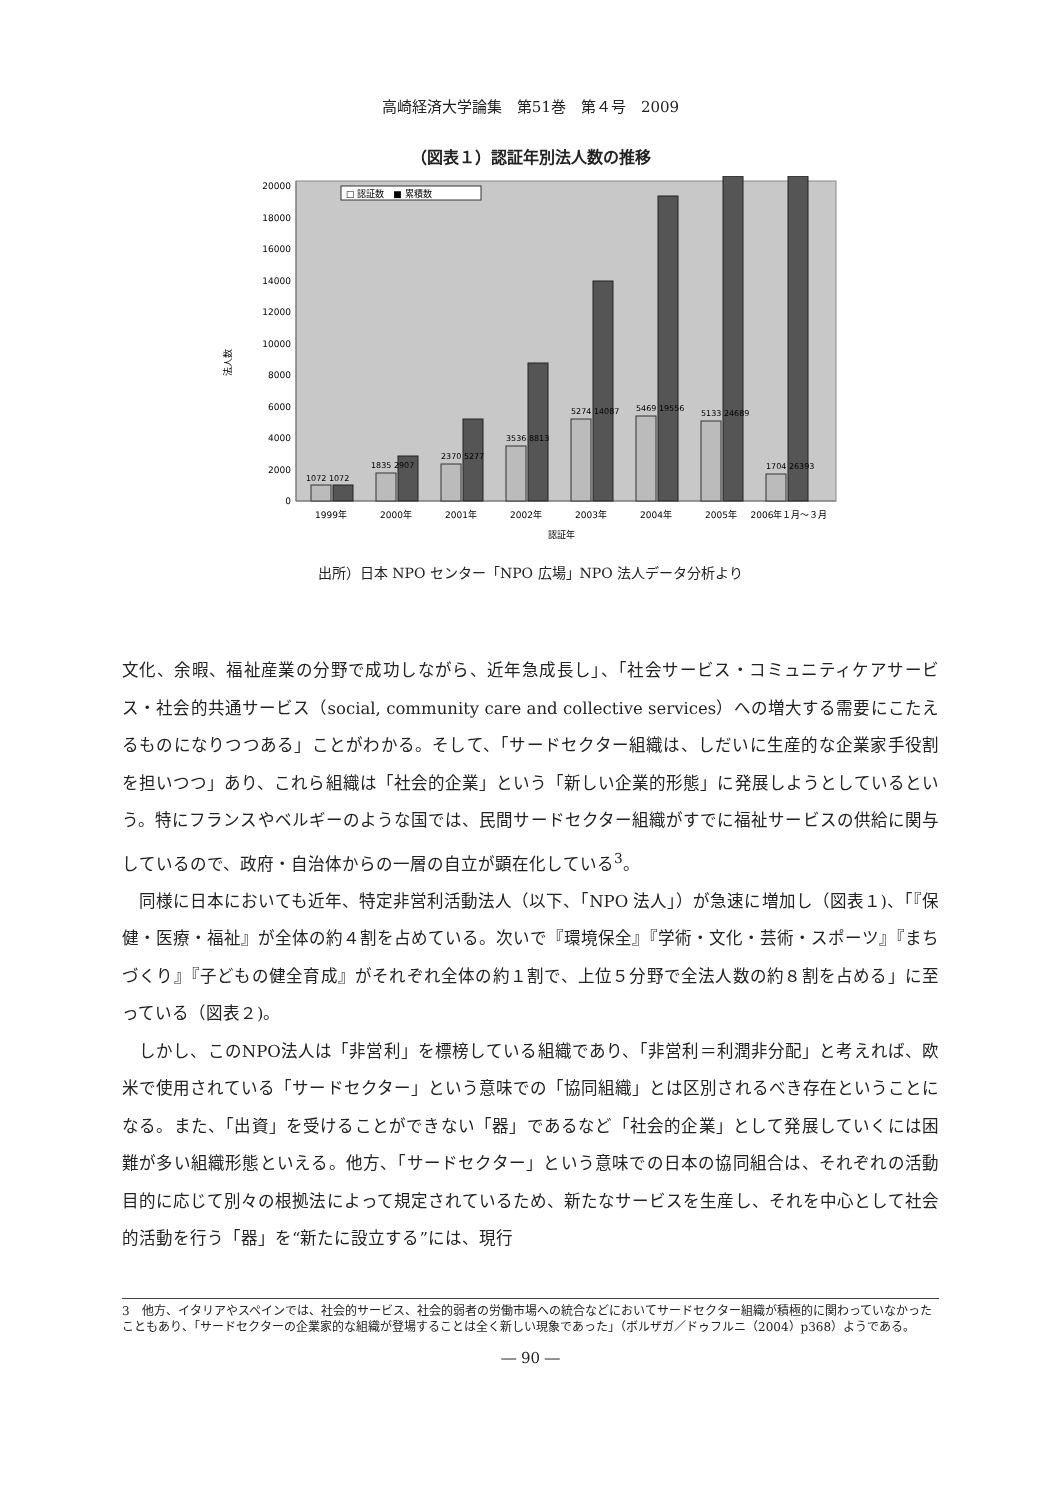高崎経済大学論集　第51巻　第４号　2009
（図表１）認証年別法人数の推移
法人数
0
2000
4000
6000
8000
10000
12000
14000
16000
18000
20000
□ 認証数　■ 累積数
1072 1072
1835 2907
2370 5277
3536 8813
5274 14087
5469 19556
5133 24689
1704 26393
1999年
2000年
2001年
2002年
2003年
2004年
2005年
2006年１月～３月
認証年
出所）日本 NPO センター「NPO 広場」NPO 法人データ分析より
文化、余暇、福祉産業の分野で成功しながら、近年急成長し」、「社会サービス・コミュニティケアサービス・社会的共通サービス（social, community care and collective services）への増大する需要にこたえるものになりつつある」ことがわかる。そして、「サードセクター組織は、しだいに生産的な企業家手役割を担いつつ」あり、これら組織は「社会的企業」という「新しい企業的形態」に発展しようとしているという。特にフランスやベルギーのような国では、民間サードセクター組織がすでに福祉サービスの供給に関与しているので、政府・自治体からの一層の自立が顕在化している<sup>3</sup>。
　同様に日本においても近年、特定非営利活動法人（以下、「NPO 法人」）が急速に増加し（図表１)、「『保健・医療・福祉』が全体の約４割を占めている。次いで『環境保全』『学術・文化・芸術・スポーツ』『まちづくり』『子どもの健全育成』がそれぞれ全体の約１割で、上位５分野で全法人数の約８割を占める」に至っている（図表２)。
　しかし、このNPO法人は「非営利」を標榜している組織であり、「非営利＝利潤非分配」と考えれば、欧米で使用されている「サードセクター」という意味での「協同組織」とは区別されるべき存在ということになる。また、「出資」を受けることができない「器」であるなど「社会的企業」として発展していくには困難が多い組織形態といえる。他方、「サードセクター」という意味での日本の協同組合は、それぞれの活動目的に応じて別々の根拠法によって規定されているため、新たなサービスを生産し、それを中心として社会的活動を行う「器」を“新たに設立する”には、現行
3　他方、イタリアやスペインでは、社会的サービス、社会的弱者の労働市場への統合などにおいてサードセクター組織が積極的に関わっていなかったこともあり、「サードセクターの企業家的な組織が登場することは全く新しい現象であった」（ボルザガ／ドゥフルニ（2004）p368）ようである。
― 90 ―